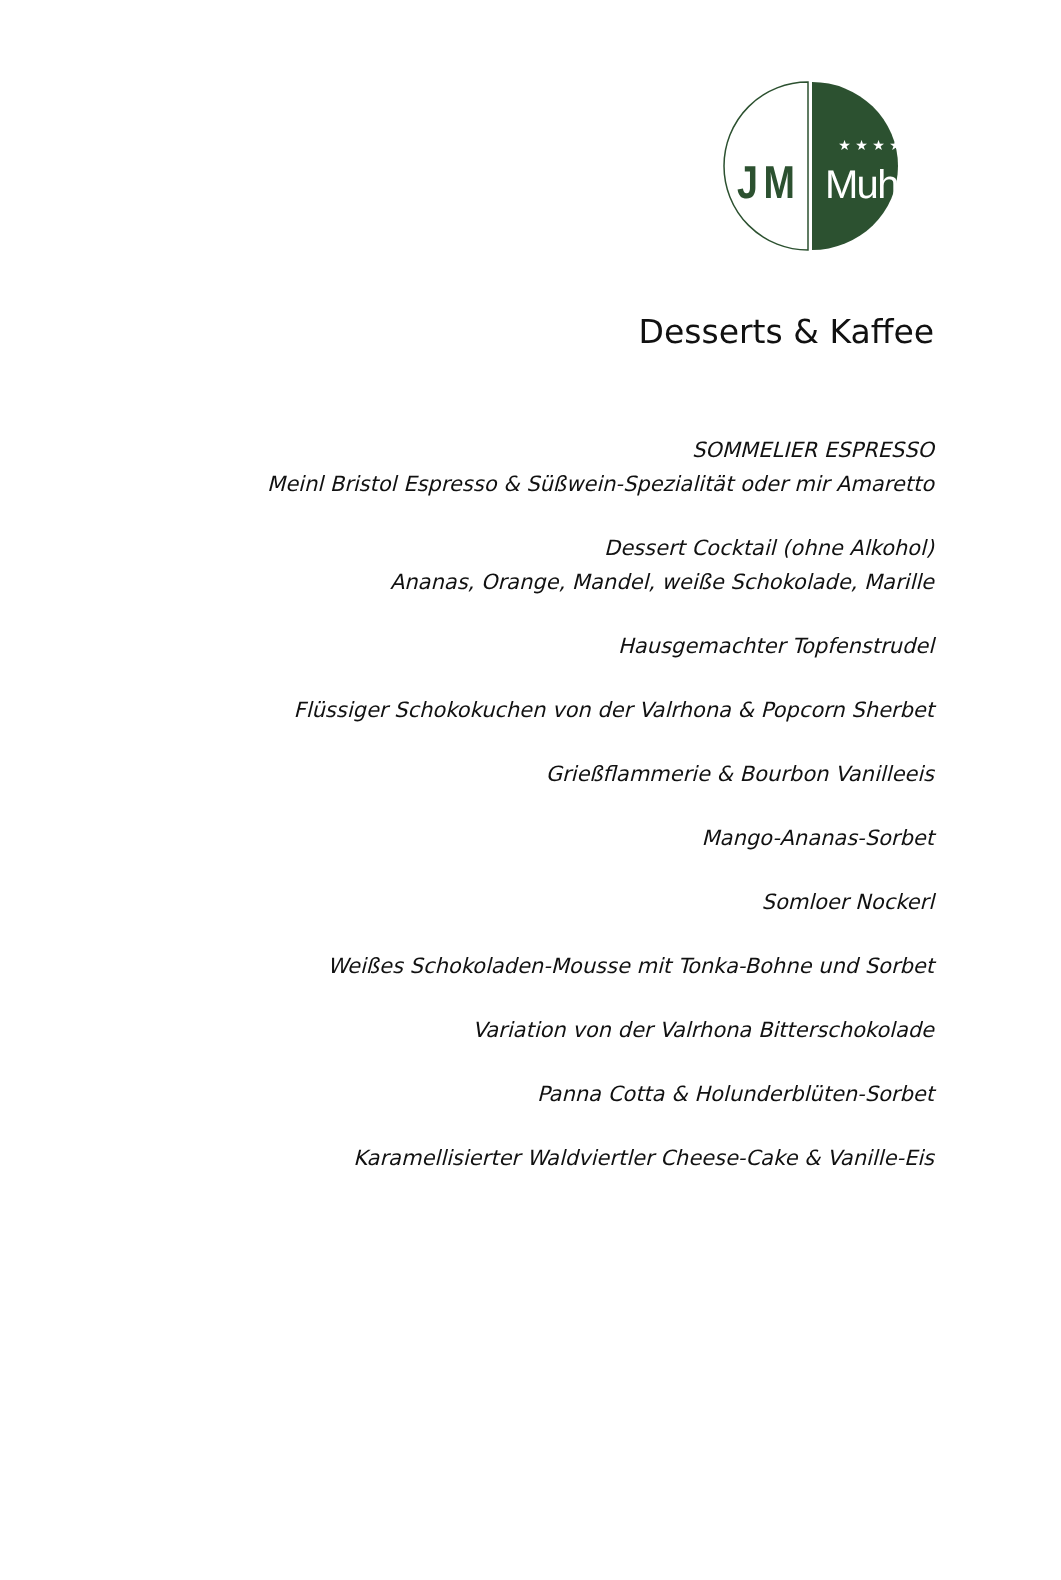JM
★ ★ ★ ★
Muhr
Desserts & Kaffee
SOMMELIER ESPRESSO
Meinl Bristol Espresso & Süßwein-Spezialität oder mir Amaretto
Dessert Cocktail (ohne Alkohol)
Ananas, Orange, Mandel, weiße Schokolade, Marille
Hausgemachter Topfenstrudel
Flüssiger Schokokuchen von der Valrhona & Popcorn Sherbet
Grießflammerie & Bourbon Vanilleeis
Mango-Ananas-Sorbet
Somloer Nockerl
Weißes Schokoladen-Mousse mit Tonka-Bohne und Sorbet
Variation von der Valrhona Bitterschokolade
Panna Cotta & Holunderblüten-Sorbet
Karamellisierter Waldviertler Cheese-Cake & Vanille-Eis